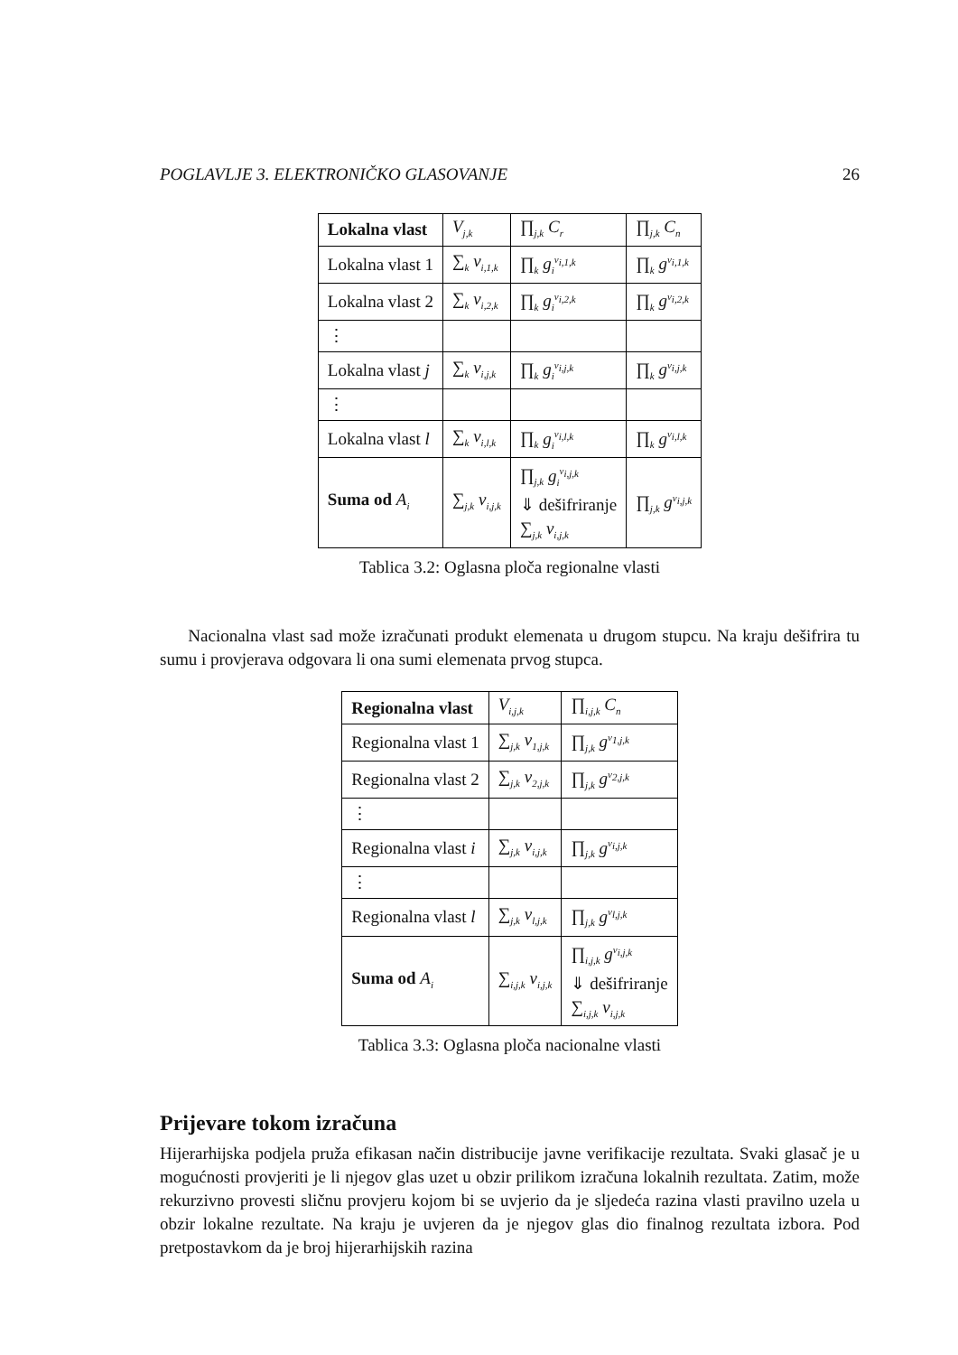POGLAVLJE 3. ELEKTRONIČKO GLASOVANJE 26
| Lokalna vlast | V<sub>j,k</sub> | ∏<sub>j,k</sub> C<sub>r</sub> | ∏<sub>j,k</sub> C<sub>n</sub> |
| Lokalna vlast 1 | ∑<sub>k</sub> v<sub>i,1,k</sub> | ∏<sub>k</sub> g<sub>i</sub><sup>v<sub>i,1,k</sub></sup> | ∏<sub>k</sub> g<sup>v<sub>i,1,k</sub></sup> |
| Lokalna vlast 2 | ∑<sub>k</sub> v<sub>i,2,k</sub> | ∏<sub>k</sub> g<sub>i</sub><sup>v<sub>i,2,k</sub></sup> | ∏<sub>k</sub> g<sup>v<sub>i,2,k</sub></sup> |
| ⋮ | | | |
| Lokalna vlast j | ∑<sub>k</sub> v<sub>i,j,k</sub> | ∏<sub>k</sub> g<sub>i</sub><sup>v<sub>i,j,k</sub></sup> | ∏<sub>k</sub> g<sup>v<sub>i,j,k</sub></sup> |
| ⋮ | | | |
| Lokalna vlast l | ∑<sub>k</sub> v<sub>i,l,k</sub> | ∏<sub>k</sub> g<sub>i</sub><sup>v<sub>i,l,k</sub></sup> | ∏<sub>k</sub> g<sup>v<sub>i,l,k</sub></sup> |
| Suma od A<sub>i</sub> | ∑<sub>j,k</sub> v<sub>i,j,k</sub> | ∏<sub>j,k</sub> g<sub>i</sub><sup>v<sub>i,j,k</sub></sup> ⇓ dešifriranje ∑<sub>j,k</sub> v<sub>i,j,k</sub> | ∏<sub>j,k</sub> g<sup>v<sub>i,j,k</sub></sup> |
Tablica 3.2: Oglasna ploča regionalne vlasti
Nacionalna vlast sad može izračunati produkt elemenata u drugom stupcu. Na kraju dešifrira tu sumu i provjerava odgovara li ona sumi elemenata prvog stupca.
| Regionalna vlast | V<sub>i,j,k</sub> | ∏<sub>i,j,k</sub> C<sub>n</sub> |
| Regionalna vlast 1 | ∑<sub>j,k</sub> v<sub>1,j,k</sub> | ∏<sub>j,k</sub> g<sup>v<sub>1,j,k</sub></sup> |
| Regionalna vlast 2 | ∑<sub>j,k</sub> v<sub>2,j,k</sub> | ∏<sub>j,k</sub> g<sup>v<sub>2,j,k</sub></sup> |
| ⋮ | | |
| Regionalna vlast i | ∑<sub>j,k</sub> v<sub>i,j,k</sub> | ∏<sub>j,k</sub> g<sup>v<sub>i,j,k</sub></sup> |
| ⋮ | | |
| Regionalna vlast l | ∑<sub>j,k</sub> v<sub>l,j,k</sub> | ∏<sub>j,k</sub> g<sup>v<sub>l,j,k</sub></sup> |
| Suma od A<sub>i</sub> | ∑<sub>i,j,k</sub> v<sub>i,j,k</sub> | ∏<sub>i,j,k</sub> g<sup>v<sub>i,j,k</sub></sup> ⇓ dešifriranje ∑<sub>i,j,k</sub> v<sub>i,j,k</sub> |
Tablica 3.3: Oglasna ploča nacionalne vlasti
Prijevare tokom izračuna
Hijerarhijska podjela pruža efikasan način distribucije javne verifikacije rezultata. Svaki glasač je u mogućnosti provjeriti je li njegov glas uzet u obzir prilikom izračuna lokalnih rezultata. Zatim, može rekurzivno provesti sličnu provjeru kojom bi se uvjerio da je sljedeća razina vlasti pravilno uzela u obzir lokalne rezultate. Na kraju je uvjeren da je njegov glas dio finalnog rezultata izbora. Pod pretpostavkom da je broj hijerarhijskih razina